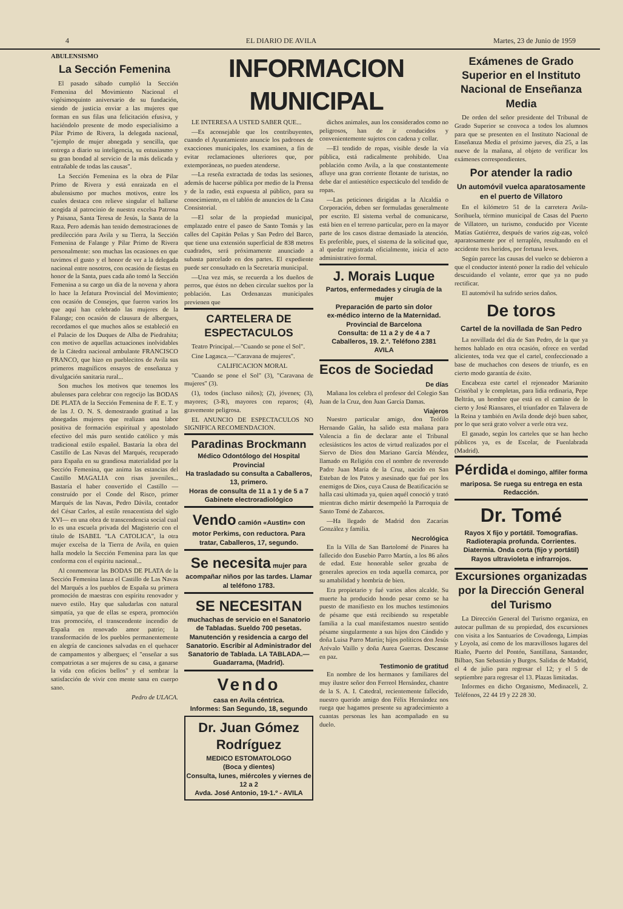4 EL DIARIO DE AVILA Martes, 23 de Junio de 1959
ABULENSISMO
La Sección Femenina
El pasado sábado cumplió la Sección Femenina del Movimiento Nacional el vigésimoquinto aniversario de su fundación, siendo de justicia enviar a las mujeres que forman en sus filas una felicitación efusiva, y haciéndolo presente de modo especialísimo a Pilar Primo de Rivera, la delegada nacional, "ejemplo de mujer abnegada y sencilla, que entrega a diario su inteligencia, su entusiasmo y su gran bondad al servicio de la más delicada y entrañable de todas las causas".
La Sección Femenina es la obra de Pilar Primo de Rivera y está enraizada en el abulensismo por muchos motivos, entre los cuales destaca con relieve singular el hallarse acogida al patrocinio de nuestra excelsa Patrona y Paisana, Santa Teresa de Jesús, la Santa de la Raza. Pero además han tenido demostraciones de predilección para Avila y su Tierra, la Sección Femenina de Falange y Pilar Primo de Rivera personalmente: son muchas las ocasiones en que tuvimos el gusto y el honor de ver a la delegada nacional entre nosotros, con ocasión de fiestas en honor de la Santa, pues cada año tomó la Sección Femenina a su cargo un día de la novena y ahora lo hace la Jefatura Provincial del Movimiento; con ocasión de Consejos, que fueron varios los que aquí han celebrado las mujeres de la Falange; con ocasión de clausura de albergues, recordamos el que muchos años se estableció en el Palacio de los Duques de Alba de Piedrahita; con motivo de aquellas actuaciones inolvidables de la Cátedra nacional ambulante FRANCISCO FRANCO, que hizo en pueblecitos de Avila sus primeros magníficos ensayos de enseñanza y divulgación sanitaria rural...
Son muchos los motivos que tenemos los abulenses para celebrar con regocijo las BODAS DE PLATA de la Sección Femenina de F. E. T. y de las J. O. N. S. demostrando gratitud a las abnegadas mujeres que realizan una labor positiva de formación espiritual y apostolado efectivo del más puro sentido católico y más tradicional estilo español. Bastaría la obra del Castillo de Las Navas del Marqués, recuperado para España en su grandiosa materialidad por la Sección Femenina, que anima las estancias del Castillo MAGALIA con risas juveniles... Bastaría el haber convertido el Castillo —construído por el Conde del Risco, primer Marqués de las Navas, Pedro Dávila, contador del César Carlos, al estilo renacentista del siglo XVI— en una obra de transcendencia social cual lo es una escuela privada del Magisterio con el título de ISABEL "LA CATOLICA", la otra mujer excelsa de la Tierra de Avila, en quien halla modelo la Sección Femenina para las que conforma con el espíritu nacional...
Al conmemorar las BODAS DE PLATA de la Sección Femenina lanza el Castillo de Las Navas del Marqués a los pueblos de España su primera promoción de maestras con espíritu renovador y nuevo estilo. Hay que saludarlas con natural simpatía, ya que de ellas se espera, promoción tras promoción, el transcendente incendio de España en renovado amor patrio; la transformación de los pueblos permanentemente en alegría de canciones salvadas en el quehacer de campamentos y albergues; el "enseñar a sus compatriotas a ser mujeres de su casa, a ganarse la vida con oficios bellos" y el sembrar la satisfacción de vivir con mente sana en cuerpo sano.
Pedro de ULACA.
INFORMACION MUNICIPAL
LE INTERESA A USTED SABER QUE...
—Es aconsejable que los contribuyentes, cuando el Ayuntamiento anuncie los padrones de exacciones municipales, los examinen, a fin de evitar reclamaciones ulteriores que, por extemporáneas, no pueden atenderse.
—La reseña extractada de todas las sesiones, además de hacerse pública por medio de la Prensa y de la radio, está expuesta al público, para su conocimiento, en el tablón de anuncios de la Casa Consistorial.
—El solar de la propiedad municipal, emplazado entre el paseo de Santo Tomás y las calles del Capitán Peñas y San Pedro del Barco, que tiene una extensión superficial de 838 metros cuadrados, será próximamente anunciado a subasta parcelado en dos partes. El expediente puede ser consultado en la Secretaría municipal.
—Una vez más, se recuerda a los dueños de perros, que éstos no deben circular sueltos por la población. Las Ordenanzas municipales previenen que
CARTELERA DE ESPECTACULOS
Teatro Principal.—"Cuando se pone el Sol".
Cine Lagasca.—"Caravana de mujeres".
CALIFICACION MORAL
"Cuando se pone el Sol" (3), "Caravana de mujeres" (3).
(1), todos (incluso niños); (2), jóvenes; (3), mayores; (3-R), mayores con reparos; (4), gravemente peligrosa.
EL ANUNCIO DE ESPECTACULOS NO SIGNIFICA RECOMENDACION.
Paradinas Brockmann
Médico Odontólogo del Hospital Provincial
Ha trasladado su consulta a Caballeros, 13, primero.
Horas de consulta de 11 a 1 y de 5 a 7
Gabinete electroradiológico
Vendo camión «Austin» con motor Perkims, con reductora. Para tratar, Caballeros, 17, segundo.
Se necesita mujer para acompañar niños por las tardes. Llamar al teléfono 1783.
SE NECESITAN
muchachas de servicio en el Sanatorio de Tabladas. Sueldo 700 pesetas. Manutención y residencia a cargo del Sanatorio. Escribir al Administrador del Sanatorio de Tablada. LA TABLADA.—Guadarrama, (Madrid).
Vendo
casa en Avila céntrica.
Informes: San Segundo, 18, segundo
Dr. Juan Gómez Rodríguez
MEDICO ESTOMATOLOGO
(Boca y dientes)
Consulta, lunes, miércoles y viernes de 12 a 2
Avda. José Antonio, 19-1.º - AVILA
dichos animales, aun los considerados como no peligrosos, han de ir conducidos y convenientemente sujetos con cadena y collar.
—El tendido de ropas, visible desde la vía pública, está radicalmente prohibido. Una población como Avila, a la que constantemente afluye una gran corriente flotante de turistas, no debe dar el antiestético espectáculo del tendido de ropas.
—Las peticiones dirigidas a la Alcaldía o Corporación, deben ser formuladas generalmente por escrito. El sistema verbal de comunicarse, está bien en el terreno particular, pero en la mayor parte de los casos distrae demasiado la atención. Es preferible, pues, el sistema de la solicitud que, al quedar registrada oficialmente, inicia el acto administrativo formal.
J. Morais Luque
Partos, enfermedades y cirugía de la mujer
Preparación de parto sin dolor
ex-médico interno de la Maternidad. Provincial de Barcelona
Consulta: de 11 a 2 y de 4 a 7
Caballeros, 19. 2.º. Teléfono 2381
AVILA
Ecos de Sociedad
De días
Mañana los celebra el profesor del Colegio San Juan de la Cruz, don Juan García Damas.
Viajeros
Nuestro particular amigo, don Teófilo Hernando Galán, ha salido esta mañana para Valencia a fin de declarar ante el Tribunal eclesiásticos los actos de virtud realizados por el Siervo de Dios don Mariano García Méndez, llamado en Religión con el nombre de reverendo Padre Juan María de la Cruz, nacido en San Esteban de los Patos y asesinado que fué por los enemigos de Dios, cuya Causa de Beatificación se halla casi ultimada ya, quien aquél conoció y trató mientras dicho mártir desempeñó la Parroquia de Santo Tomé de Zabarcos.
—Ha llegado de Madrid don Zacarías González y familia.
Necrológica
En la Villa de San Bartolomé de Pinares ha fallecido don Eusebio Parro Martín, a los 86 años de edad. Este honorable señor gozaba de generales aprecios en toda aquella comarca, por su amabilidad y hombría de bien.
Era propietario y fué varios años alcalde. Su muerte ha producido hondo pesar como se ha puesto de manifiesto en los muchos testimonios de pésame que está recibiendo su respetable familia a la cual manifestamos nuestro sentido pésame singularmente a sus hijos don Cándido y doña Luisa Parro Martín; hijos políticos don Jesús Arévalo Vaillo y doña Aurea Guerras. Descanse en paz.
Testimonio de gratitud
En nombre de los hermanos y familiares del muy ilustre señor don Ferreol Hernández, chantre de la S. A. I. Catedral, recientemente fallecido, nuestro querido amigo don Félix Hernández nos ruega que hagamos presente su agradecimiento a cuantas personas les han acompañado en su duelo.
Exámenes de Grado Superior en el Instituto Nacional de Enseñanza Media
De orden del señor presidente del Tribunal de Grado Superior se convoca a todos los alumnos para que se presenten en el Instituto Nacional de Enseñanza Media el próximo jueves, día 25, a las nueve de la mañana, al objeto de verificar los exámenes correspondientes.
Por atender la radio
Un automóvil vuelca aparatosamente en el puerto de Villatoro
En el kilómetro 51 de la carretera Avila-Sorihuela, término municipal de Casas del Puerto de Villatoro, un turismo, conducido por Vicente Matías Gutiérrez, después de varios zig-zas, volcó aparatosamente por el terraplén, resultando en el accidente tres heridos, por fortuna leves.
Según parece las causas del vuelco se debieron a que el conductor intentó poner la radio del vehículo descuidando el volante, error que ya no pudo rectificar.
El automóvil ha sufrido serios daños.
De toros
Cartel de la novillada de San Pedro
La novillada del día de San Pedro, de la que ya hemos hablado en otra ocasión, ofrece en verdad alicientes, toda vez que el cartel, confeccionado a base de muchachos con deseos de triunfo, es en cierto modo garantía de éxito.
Encabeza este cartel el rejoneador Marianito Cristóbal y le completan, para lidia ordinaria, Pepe Beltrán, un hombre que está en el camino de lo cierto y José Riansares, el triunfador en Talavera de la Reina y también en Avila donde dejó buen sabor, por lo que será grato volver a verle otra vez.
El ganado, según los carteles que se han hecho públicos ya, es de Escolar, de Fuenlabrada (Madrid).
Pérdida el domingo, alfiler forma mariposa. Se ruega su entrega en esta Redacción.
Dr. Tomé
Rayos X fijo y portátil. Tomografías. Radioterapia profunda. Corrientes. Diatermia. Onda corta (fijo y portátil) Rayos ultravioleta e infrarrojos.
Excursiones organizadas por la Dirección General del Turismo
La Dirección General del Turismo organiza, en autocar pullman de su propiedad, dos excursiones con visita a los Santuarios de Covadonga, Limpias y Loyola, así como de los maravillosos lugares del Riaño, Puerto del Pontón, Santillana, Santander, Bilbao, San Sebastián y Burgos. Salidas de Madrid, el 4 de julio para regresar el 12; y el 5 de septiembre para regresar el 13. Plazas limitadas.
Informes en dicho Organismo, Medinaceli, 2. Teléfonos, 22 44 19 y 22 28 30.